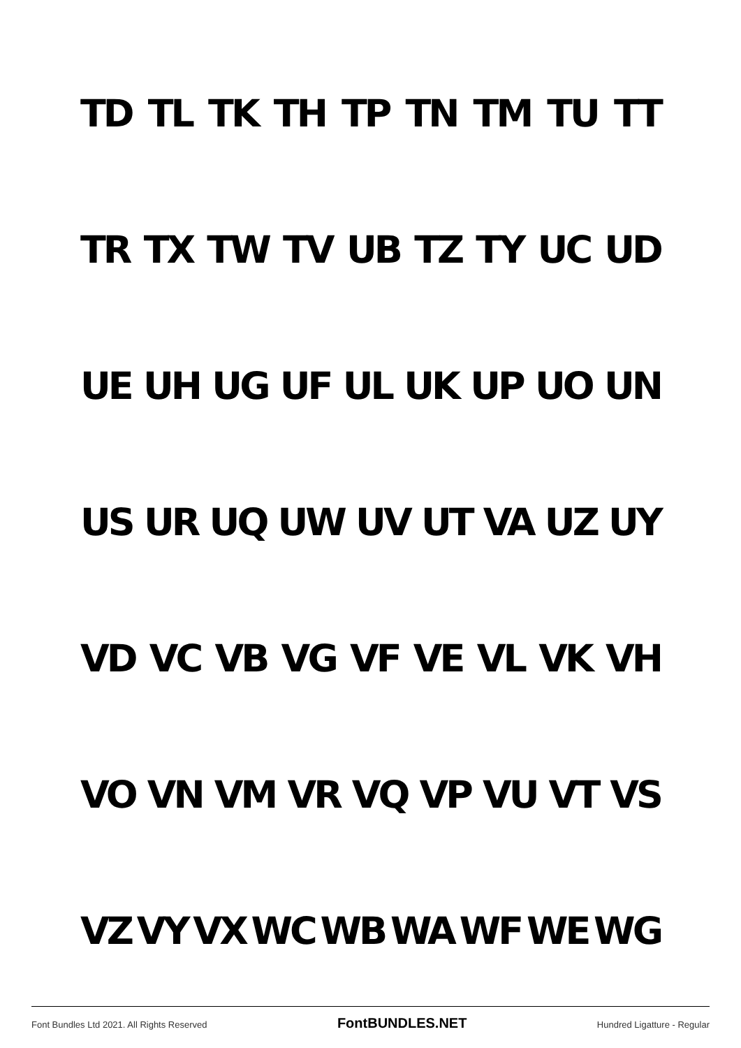TD TL TK TH TP TN TM TU TT
TR TX TW TV UB TZ TY UC UD
UE UH UG UF UL UK UP UO UN
US UR UQ UW UV UT VA UZ UY
VD VC VB VG VF VE VL VK VH
VO VN VM VR VQ VP VU VT VS
VZ VY VX WC WB WA WF WE WG
Font Bundles Ltd 2021. All Rights Reserved FontBUNDLES.NET Hundred Ligatture - Regular